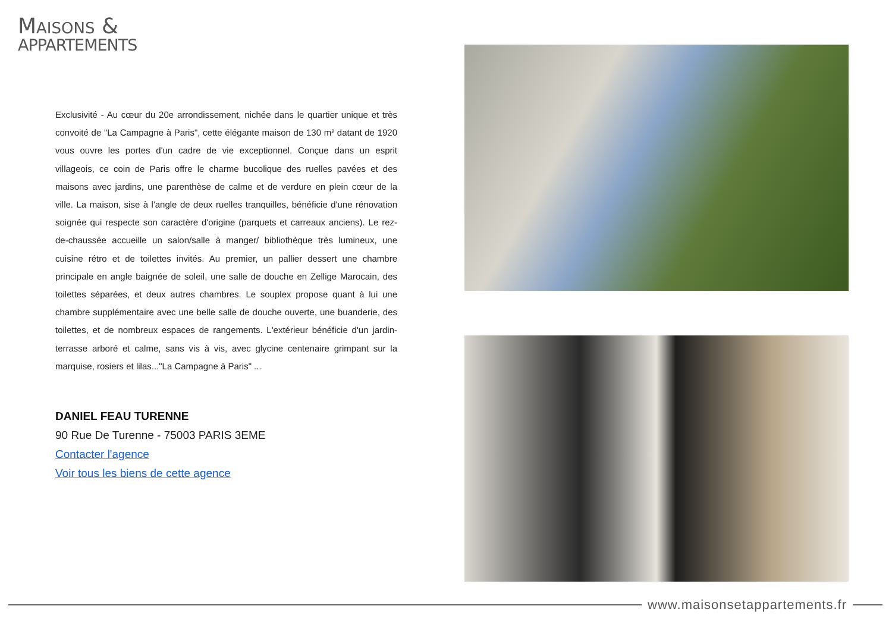MAISONS &
APPARTEMENTS
Exclusivité - Au cœur du 20e arrondissement, nichée dans le quartier unique et très convoité de "La Campagne à Paris", cette élégante maison de 130 m² datant de 1920 vous ouvre les portes d'un cadre de vie exceptionnel. Conçue dans un esprit villageois, ce coin de Paris offre le charme bucolique des ruelles pavées et des maisons avec jardins, une parenthèse de calme et de verdure en plein cœur de la ville. La maison, sise à l'angle de deux ruelles tranquilles, bénéficie d'une rénovation soignée qui respecte son caractère d'origine (parquets et carreaux anciens). Le rez-de-chaussée accueille un salon/salle à manger/ bibliothèque très lumineux, une cuisine rétro et de toilettes invités. Au premier, un pallier dessert une chambre principale en angle baignée de soleil, une salle de douche en Zellige Marocain, des toilettes séparées, et deux autres chambres. Le souplex propose quant à lui une chambre supplémentaire avec une belle salle de douche ouverte, une buanderie, des toilettes, et de nombreux espaces de rangements. L'extérieur bénéficie d'un jardin-terrasse arboré et calme, sans vis à vis, avec glycine centenaire grimpant sur la marquise, rosiers et lilas..."La Campagne à Paris" ...
DANIEL FEAU TURENNE
90 Rue De Turenne - 75003 PARIS 3EME
Contacter l'agence
Voir tous les biens de cette agence
www.maisonsetappartements.fr